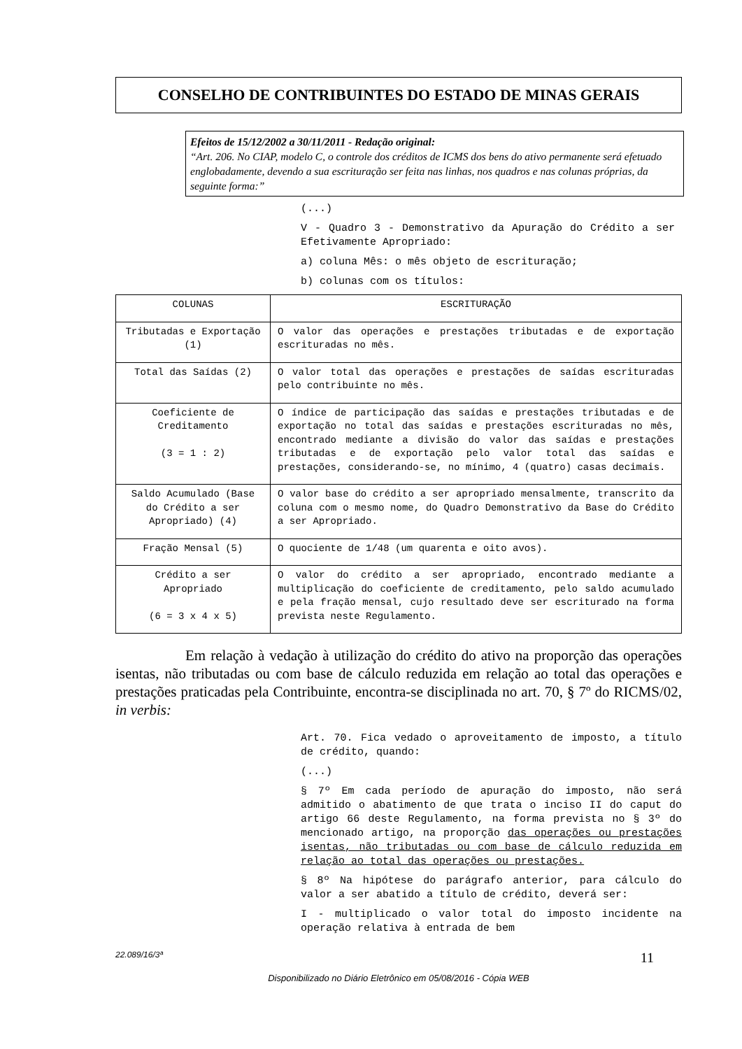CONSELHO DE CONTRIBUINTES DO ESTADO DE MINAS GERAIS
Efeitos de 15/12/2002 a 30/11/2011 - Redação original:
“Art. 206. No CIAP, modelo C, o controle dos créditos de ICMS dos bens do ativo permanente será efetuado englobadamente, devendo a sua escrituração ser feita nas linhas, nos quadros e nas colunas próprias, da seguinte forma:”
(...)
V - Quadro 3 - Demonstrativo da Apuração do Crédito a ser Efetivamente Apropriado:
a) coluna Mês: o mês objeto de escrituração;
b) colunas com os títulos:
| COLUNAS | ESCRITURAÇÃO |
| Tributadas e Exportação (1) | O valor das operações e prestações tributadas e de exportação escrituradas no mês. |
| Total das Saídas (2) | O valor total das operações e prestações de saídas escrituradas pelo contribuinte no mês. |
| Coeficiente de Creditamento (3 = 1 : 2) | O índice de participação das saídas e prestações tributadas e de exportação no total das saídas e prestações escrituradas no mês, encontrado mediante a divisão do valor das saídas e prestações tributadas e de exportação pelo valor total das saídas e prestações, considerando-se, no mínimo, 4 (quatro) casas decimais. |
| Saldo Acumulado (Base do Crédito a ser Apropriado) (4) | O valor base do crédito a ser apropriado mensalmente, transcrito da coluna com o mesmo nome, do Quadro Demonstrativo da Base do Crédito a ser Apropriado. |
| Fração Mensal (5) | O quociente de 1/48 (um quarenta e oito avos). |
| Crédito a ser Apropriado (6 = 3 x 4 x 5) | O valor do crédito a ser apropriado, encontrado mediante a multiplicação do coeficiente de creditamento, pelo saldo acumulado e pela fração mensal, cujo resultado deve ser escriturado na forma prevista neste Regulamento. |
Em relação à vedação à utilização do crédito do ativo na proporção das operações isentas, não tributadas ou com base de cálculo reduzida em relação ao total das operações e prestações praticadas pela Contribuinte, encontra-se disciplinada no art. 70, § 7º do RICMS/02, in verbis:
Art. 70. Fica vedado o aproveitamento de imposto, a título de crédito, quando:
(...)
§ 7º Em cada período de apuração do imposto, não será admitido o abatimento de que trata o inciso II do caput do artigo 66 deste Regulamento, na forma prevista no § 3º do mencionado artigo, na proporção das operações ou prestações isentas, não tributadas ou com base de cálculo reduzida em relação ao total das operações ou prestações.
§ 8º Na hipótese do parágrafo anterior, para cálculo do valor a ser abatido a título de crédito, deverá ser:
I - multiplicado o valor total do imposto incidente na operação relativa à entrada de bem
22.089/16/3ª 11
Disponibilizado no Diário Eletrônico em 05/08/2016 - Cópia WEB